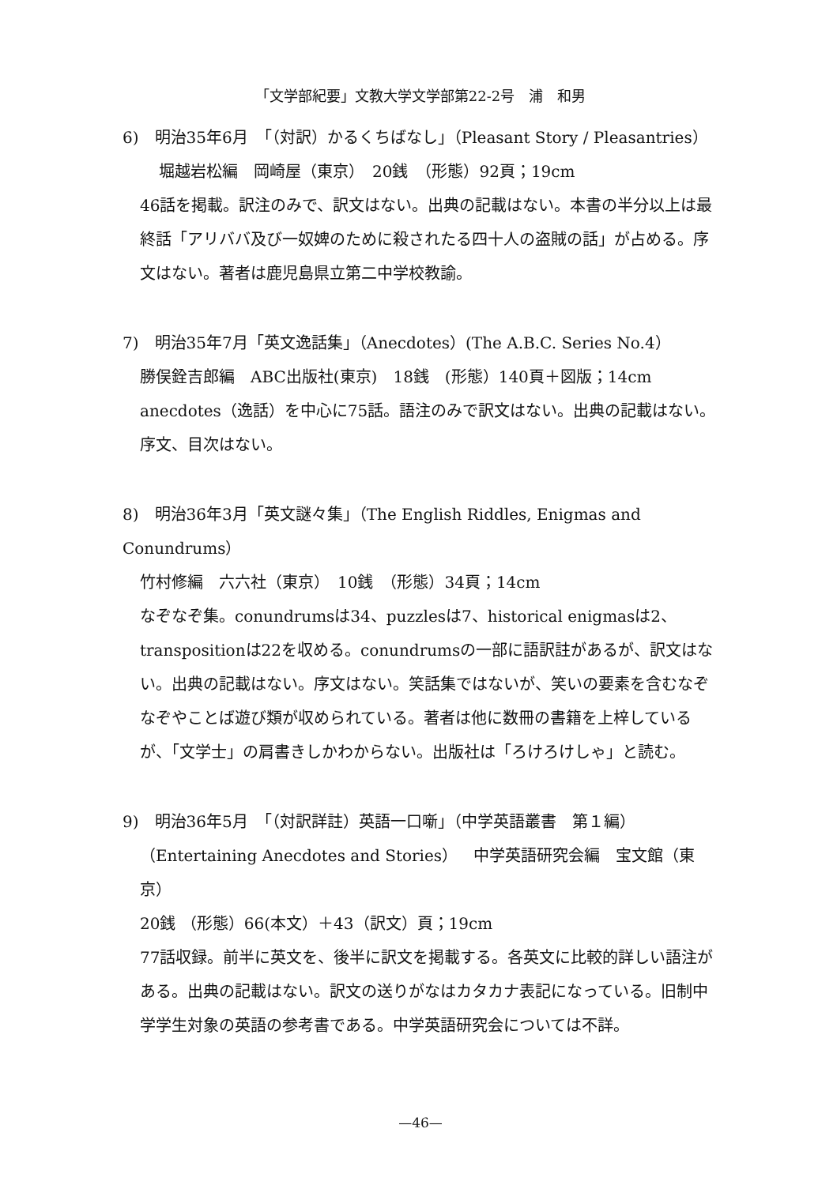「文学部紀要」文教大学文学部第22-2号　浦　和男
6)　明治35年6月　「（対訳）かるくちばなし」（Pleasant Story / Pleasantries）
堀越岩松編　岡崎屋（東京）　20銭　（形態）92頁；19cm
46話を掲載。訳注のみで、訳文はない。出典の記載はない。本書の半分以上は最終話「アリババ及び一奴婢のために殺されたる四十人の盗賊の話」が占める。序文はない。著者は鹿児島県立第二中学校教諭。
7)　明治35年7月「英文逸話集」（Anecdotes）(The A.B.C. Series No.4）
勝俣銓吉郎編　ABC出版社(東京)　18銭　(形態）140頁＋図版；14cm
anecdotes（逸話）を中心に75話。語注のみで訳文はない。出典の記載はない。序文、目次はない。
8)　明治36年3月「英文謎々集」（The English Riddles, Enigmas and Conundrums）
竹村修編　六六社（東京）　10銭　（形態）34頁；14cm
なぞなぞ集。conundrumsは34、puzzlesは7、historical enigmasは2、transpositionは22を収める。conundrumsの一部に語訳註があるが、訳文はない。出典の記載はない。序文はない。笑話集ではないが、笑いの要素を含むなぞなぞやことば遊び類が収められている。著者は他に数冊の書籍を上梓しているが、「文学士」の肩書きしかわからない。出版社は「ろけろけしゃ」と読む。
9)　明治36年5月　「（対訳詳註）英語一口噺」（中学英語叢書　第１編）
（Entertaining Anecdotes and Stories）　中学英語研究会編　宝文館（東京）
20銭 （形態）66(本文）＋43（訳文）頁；19cm
77話収録。前半に英文を、後半に訳文を掲載する。各英文に比較的詳しい語注がある。出典の記載はない。訳文の送りがなはカタカナ表記になっている。旧制中学学生対象の英語の参考書である。中学英語研究会については不詳。
—46—